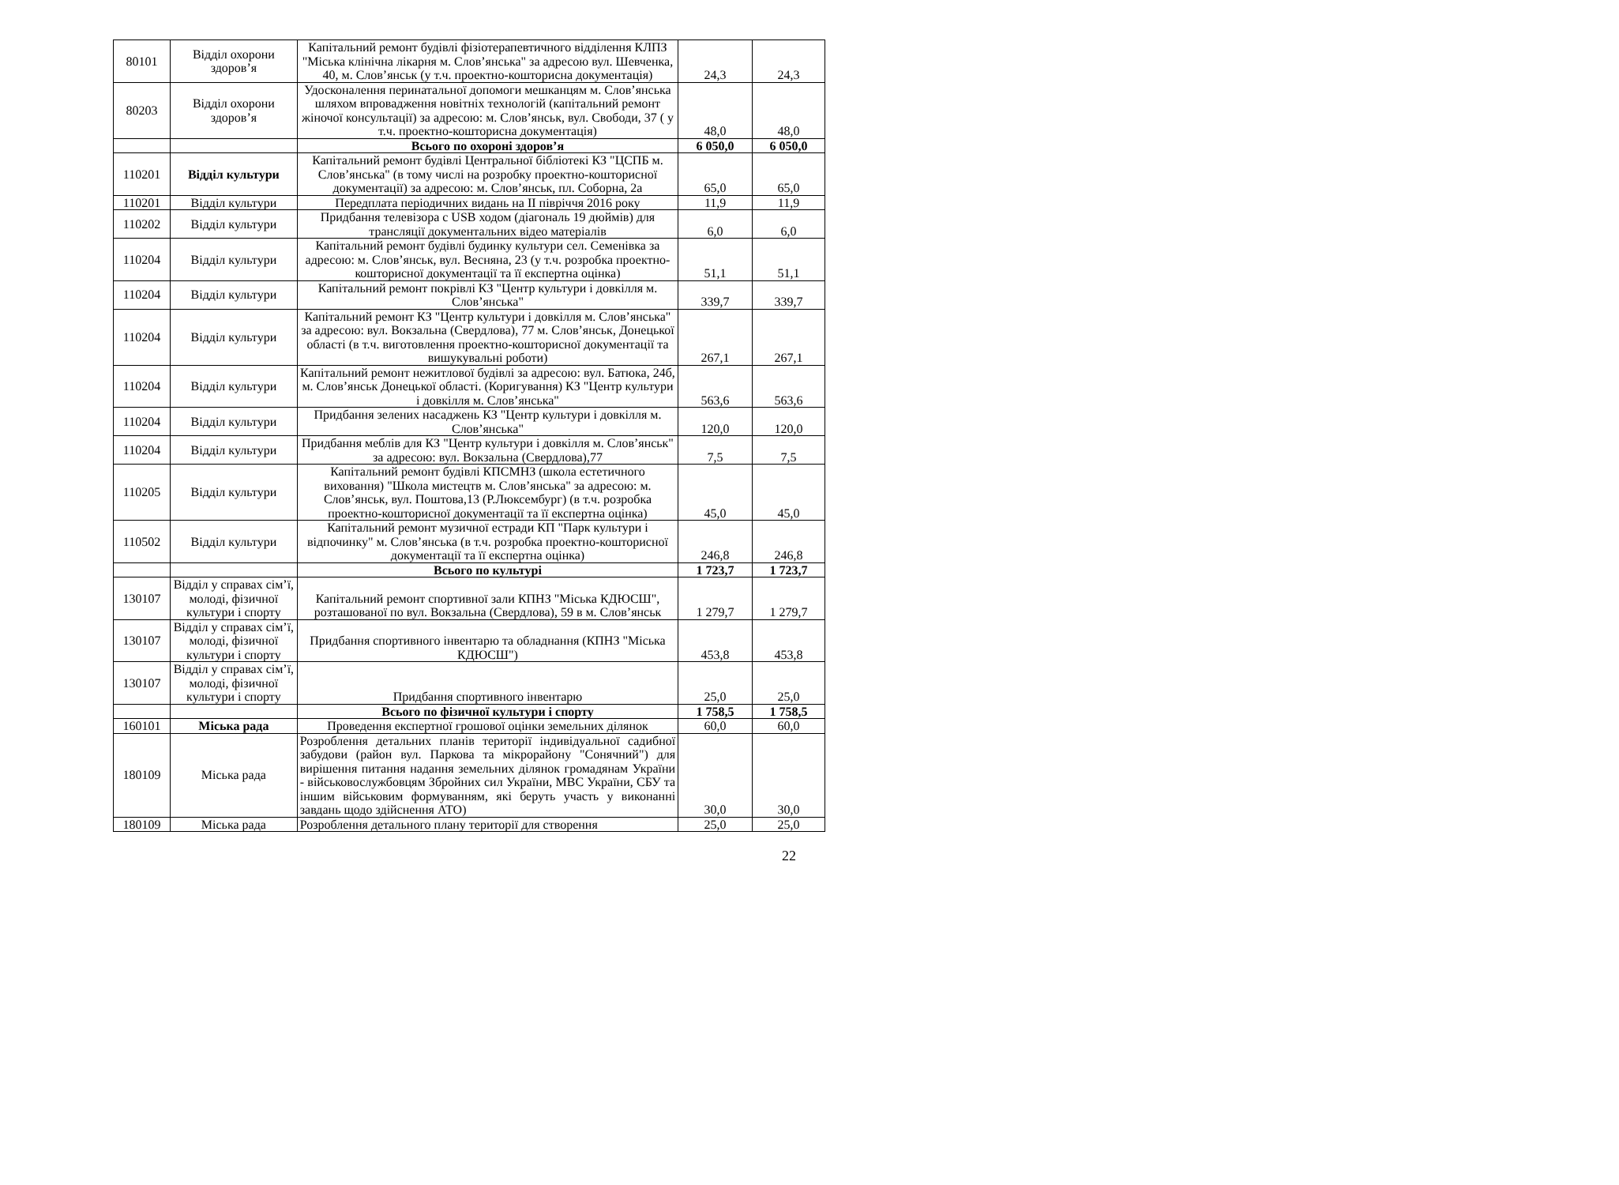| 80101 | Відділ охорони здоров’я | Капітальний ремонт будівлі фізіотерапевтичного відділення КЛПЗ "Міська клінічна лікарня м. Слов’янська" за адресою вул. Шевченка, 40, м. Слов’янськ (у т.ч. проектно-кошторисна документація) | 24,3 | 24,3 |
| 80203 | Відділ охорони здоров’я | Удосконалення перинатальної допомоги мешканцям м. Слов’янська шляхом впровадження новітніх технологій (капітальний ремонт жіночої консультації) за адресою: м. Слов’янськ, вул. Свободи, 37 ( у т.ч. проектно-кошторисна документація) | 48,0 | 48,0 |
| | | Всього по охороні здоров’я | 6 050,0 | 6 050,0 |
| 110201 | Відділ культури | Капітальний ремонт будівлі Центральної бібліотекі КЗ "ЦСПБ м. Слов’янська" (в тому числі на розробку проектно-кошторисної документації) за адресою: м. Слов’янськ, пл. Соборна, 2а | 65,0 | 65,0 |
| 110201 | Відділ культури | Передплата періодичних видань на ІІ півріччя 2016 року | 11,9 | 11,9 |
| 110202 | Відділ культури | Придбання телевізора с USB ходом (діагональ 19 дюймів) для трансляції документальних відео матеріалів | 6,0 | 6,0 |
| 110204 | Відділ культури | Капітальний ремонт будівлі будинку культури сел. Семенівка за адресою: м. Слов’янськ, вул. Весняна, 23 (у т.ч. розробка проектно-кошторисної документації та її експертна оцінка) | 51,1 | 51,1 |
| 110204 | Відділ культури | Капітальний ремонт покрівлі КЗ "Центр культури і довкілля м. Слов’янська" | 339,7 | 339,7 |
| 110204 | Відділ культури | Капітальний ремонт КЗ "Центр культури і довкілля м. Слов’янська" за адресою: вул. Вокзальна (Свердлова), 77 м. Слов’янськ, Донецької області (в т.ч. виготовлення проектно-кошторисної документації та вишукувальні роботи) | 267,1 | 267,1 |
| 110204 | Відділ культури | Капітальний ремонт нежитлової будівлі за адресою: вул. Батюка, 24б, м. Слов’янськ Донецької області. (Коригування) КЗ "Центр культури і довкілля м. Слов’янська" | 563,6 | 563,6 |
| 110204 | Відділ культури | Придбання зелених насаджень КЗ "Центр культури і довкілля м. Слов’янська" | 120,0 | 120,0 |
| 110204 | Відділ культури | Придбання меблів для КЗ "Центр культури і довкілля м. Слов’янськ" за адресою: вул. Вокзальна (Свердлова),77 | 7,5 | 7,5 |
| 110205 | Відділ культури | Капітальний ремонт будівлі КПСМНЗ (школа естетичного виховання) "Школа мистецтв м. Слов’янська" за адресою: м. Слов’янськ, вул. Поштова,13 (Р.Люксембург) (в т.ч. розробка проектно-кошторисної документації та її експертна оцінка) | 45,0 | 45,0 |
| 110502 | Відділ культури | Капітальний ремонт музичної естради КП "Парк культури і відпочинку" м. Слов’янська (в т.ч. розробка проектно-кошторисної документації та її експертна оцінка) | 246,8 | 246,8 |
| | | Всього по культурі | 1 723,7 | 1 723,7 |
| 130107 | Відділ у справах сім’ї, молоді, фізичної культури і спорту | Капітальний ремонт спортивної зали КПНЗ "Міська КДЮСШ", розташованої по вул. Вокзальна (Свердлова), 59 в м. Слов’янськ | 1 279,7 | 1 279,7 |
| 130107 | Відділ у справах сім’ї, молоді, фізичної культури і спорту | Придбання спортивного інвентарю та обладнання (КПНЗ "Міська КДЮСШ") | 453,8 | 453,8 |
| 130107 | Відділ у справах сім’ї, молоді, фізичної культури і спорту | Придбання спортивного інвентарю | 25,0 | 25,0 |
| | | Всього по фізичної культури і спорту | 1 758,5 | 1 758,5 |
| 160101 | Міська рада | Проведення експертної грошової оцінки земельних ділянок | 60,0 | 60,0 |
| 180109 | Міська рада | Розроблення детальних планів території індивідуальної садибної забудови (район вул. Паркова та мікрорайону "Сонячний") для вирішення питання надання земельних ділянок громадянам України - військовослужбовцям Збройних сил України, МВС України, СБУ та іншим військовим формуванням, які беруть участь у виконанні завдань щодо здійснення АТО) | 30,0 | 30,0 |
| 180109 | Міська рада | Розроблення детального плану території для створення | 25,0 | 25,0 |
22